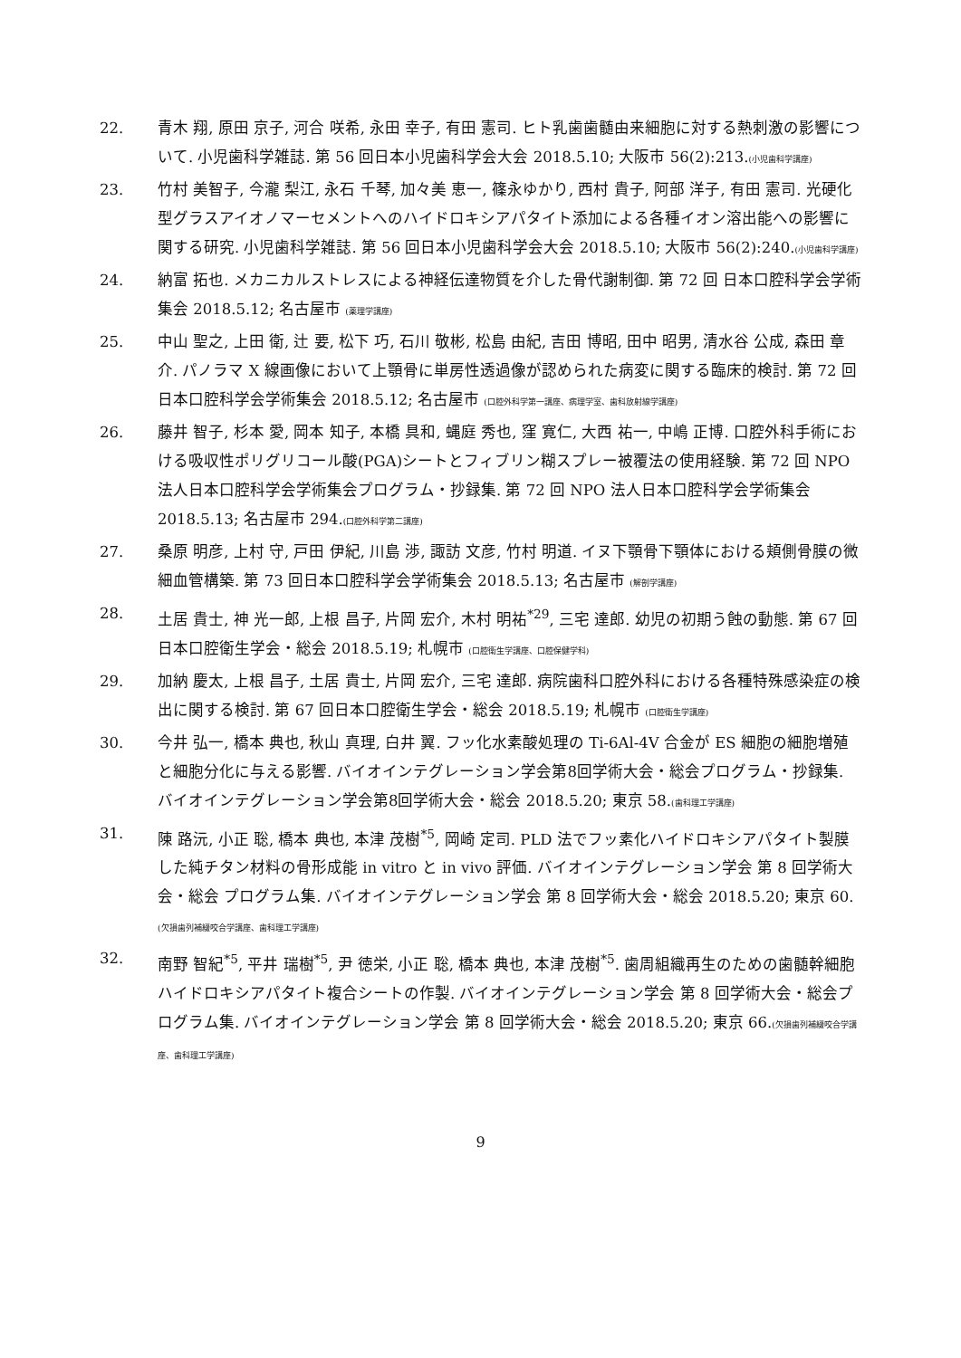22. 青木 翔, 原田 京子, 河合 咲希, 永田 幸子, 有田 憲司. ヒト乳歯歯髄由来細胞に対する熱刺激の影響について. 小児歯科学雑誌. 第 56 回日本小児歯科学会大会 2018.5.10; 大阪市 56(2):213.(小児歯科学講座)
23. 竹村 美智子, 今瀧 梨江, 永石 千琴, 加々美 恵一, 篠永ゆかり, 西村 貴子, 阿部 洋子, 有田 憲司. 光硬化型グラスアイオノマーセメントへのハイドロキシアパタイト添加による各種イオン溶出能への影響に関する研究. 小児歯科学雑誌. 第 56 回日本小児歯科学会大会 2018.5.10; 大阪市 56(2):240.(小児歯科学講座)
24. 納富 拓也. メカニカルストレスによる神経伝達物質を介した骨代謝制御. 第 72 回 日本口腔科学会学術集会 2018.5.12; 名古屋市 (薬理学講座)
25. 中山 聖之, 上田 衛, 辻 要, 松下 巧, 石川 敬彬, 松島 由紀, 吉田 博昭, 田中 昭男, 清水谷 公成, 森田 章介. パノラマ X 線画像において上顎骨に単房性透過像が認められた病変に関する臨床的検討. 第 72 回日本口腔科学会学術集会 2018.5.12; 名古屋市 (口腔外科学第一講座、病理学室、歯科放射線学講座)
26. 藤井 智子, 杉本 愛, 岡本 知子, 本橋 具和, 蝿庭 秀也, 窪 寛仁, 大西 祐一, 中嶋 正博. 口腔外科手術における吸収性ポリグリコール酸(PGA)シートとフィブリン糊スプレー被覆法の使用経験. 第 72 回 NPO 法人日本口腔科学会学術集会プログラム・抄録集. 第 72 回 NPO 法人日本口腔科学会学術集会 2018.5.13; 名古屋市 294.(口腔外科学第二講座)
27. 桑原 明彦, 上村 守, 戸田 伊紀, 川島 渉, 諏訪 文彦, 竹村 明道. イヌ下顎骨下顎体における頬側骨膜の微細血管構築. 第 73 回日本口腔科学会学術集会 2018.5.13; 名古屋市 (解剖学講座)
28. 土居 貴士, 神 光一郎, 上根 昌子, 片岡 宏介, 木村 明祐<sup>*29</sup>, 三宅 達郎. 幼児の初期う蝕の動態. 第 67 回日本口腔衛生学会・総会 2018.5.19; 札幌市 (口腔衛生学講座、口腔保健学科)
29. 加納 慶太, 上根 昌子, 土居 貴士, 片岡 宏介, 三宅 達郎. 病院歯科口腔外科における各種特殊感染症の検出に関する検討. 第 67 回日本口腔衛生学会・総会 2018.5.19; 札幌市 (口腔衛生学講座)
30. 今井 弘一, 橋本 典也, 秋山 真理, 白井 翼. フッ化水素酸処理の Ti-6Al-4V 合金が ES 細胞の細胞増殖と細胞分化に与える影響. バイオインテグレーション学会第8回学術大会・総会プログラム・抄録集. バイオインテグレーション学会第8回学術大会・総会 2018.5.20; 東京 58.(歯科理工学講座)
31. 陳 路沅, 小正 聡, 橋本 典也, 本津 茂樹<sup>*5</sup>, 岡崎 定司. PLD 法でフッ素化ハイドロキシアパタイト製膜した純チタン材料の骨形成能 in vitro と in vivo 評価. バイオインテグレーション学会 第 8 回学術大会・総会 プログラム集. バイオインテグレーション学会 第 8 回学術大会・総会 2018.5.20; 東京 60.(欠損歯列補綴咬合学講座、歯科理工学講座)
32. 南野 智紀<sup>*5</sup>, 平井 瑞樹<sup>*5</sup>, 尹 徳栄, 小正 聡, 橋本 典也, 本津 茂樹<sup>*5</sup>. 歯周組織再生のための歯髄幹細胞ハイドロキシアパタイト複合シートの作製. バイオインテグレーション学会 第 8 回学術大会・総会プログラム集. バイオインテグレーション学会 第 8 回学術大会・総会 2018.5.20; 東京 66.(欠損歯列補綴咬合学講座、歯科理工学講座)
9